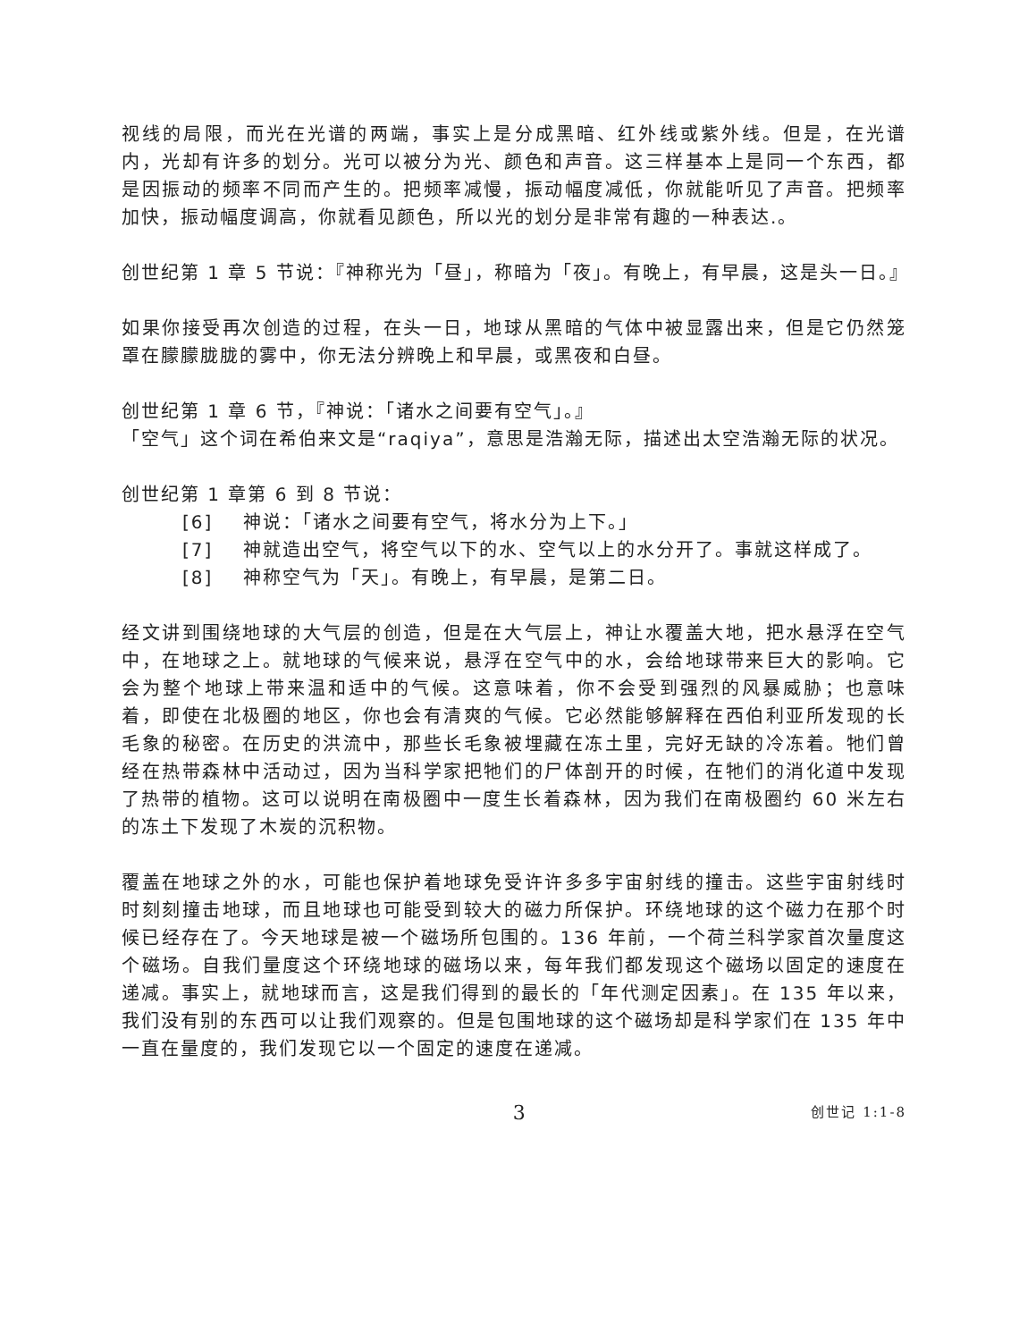视线的局限，而光在光谱的两端，事实上是分成黑暗、红外线或紫外线。但是，在光谱内，光却有许多的划分。光可以被分为光、颜色和声音。这三样基本上是同一个东西，都是因振动的频率不同而产生的。把频率减慢，振动幅度减低，你就能听见了声音。把频率加快，振动幅度调高，你就看见颜色，所以光的划分是非常有趣的一种表达.。
创世纪第 1 章 5 节说：『神称光为「昼」，称暗为「夜」。有晚上，有早晨，这是头一日。』
如果你接受再次创造的过程，在头一日，地球从黑暗的气体中被显露出来，但是它仍然笼罩在朦朦胧胧的雾中，你无法分辨晚上和早晨，或黑夜和白昼。
创世纪第 1 章 6 节，『神说：「诸水之间要有空气」。』
「空气」这个词在希伯来文是“raqiya”，意思是浩瀚无际，描述出太空浩瀚无际的状况。
创世纪第 1 章第 6 到 8 节说：
[6] 神说：「诸水之间要有空气，将水分为上下。」
[7] 神就造出空气，将空气以下的水、空气以上的水分开了。事就这样成了。
[8] 神称空气为「天」。有晚上，有早晨，是第二日。
经文讲到围绕地球的大气层的创造，但是在大气层上，神让水覆盖大地，把水悬浮在空气中，在地球之上。就地球的气候来说，悬浮在空气中的水，会给地球带来巨大的影响。它会为整个地球上带来温和适中的气候。这意味着，你不会受到强烈的风暴威胁；也意味着，即使在北极圈的地区，你也会有清爽的气候。它必然能够解释在西伯利亚所发现的长毛象的秘密。在历史的洪流中，那些长毛象被埋藏在冻土里，完好无缺的冷冻着。牠们曾经在热带森林中活动过，因为当科学家把牠们的尸体剖开的时候，在牠们的消化道中发现了热带的植物。这可以说明在南极圈中一度生长着森林，因为我们在南极圈约 60 米左右的冻土下发现了木炭的沉积物。
覆盖在地球之外的水，可能也保护着地球免受许许多多宇宙射线的撞击。这些宇宙射线时时刻刻撞击地球，而且地球也可能受到较大的磁力所保护。环绕地球的这个磁力在那个时候已经存在了。今天地球是被一个磁场所包围的。136 年前，一个荷兰科学家首次量度这个磁场。自我们量度这个环绕地球的磁场以来，每年我们都发现这个磁场以固定的速度在递减。事实上，就地球而言，这是我们得到的最长的「年代测定因素」。在 135 年以来，我们没有别的东西可以让我们观察的。但是包围地球的这个磁场却是科学家们在 135 年中一直在量度的，我们发现它以一个固定的速度在递减。
3 创世记 1:1-8